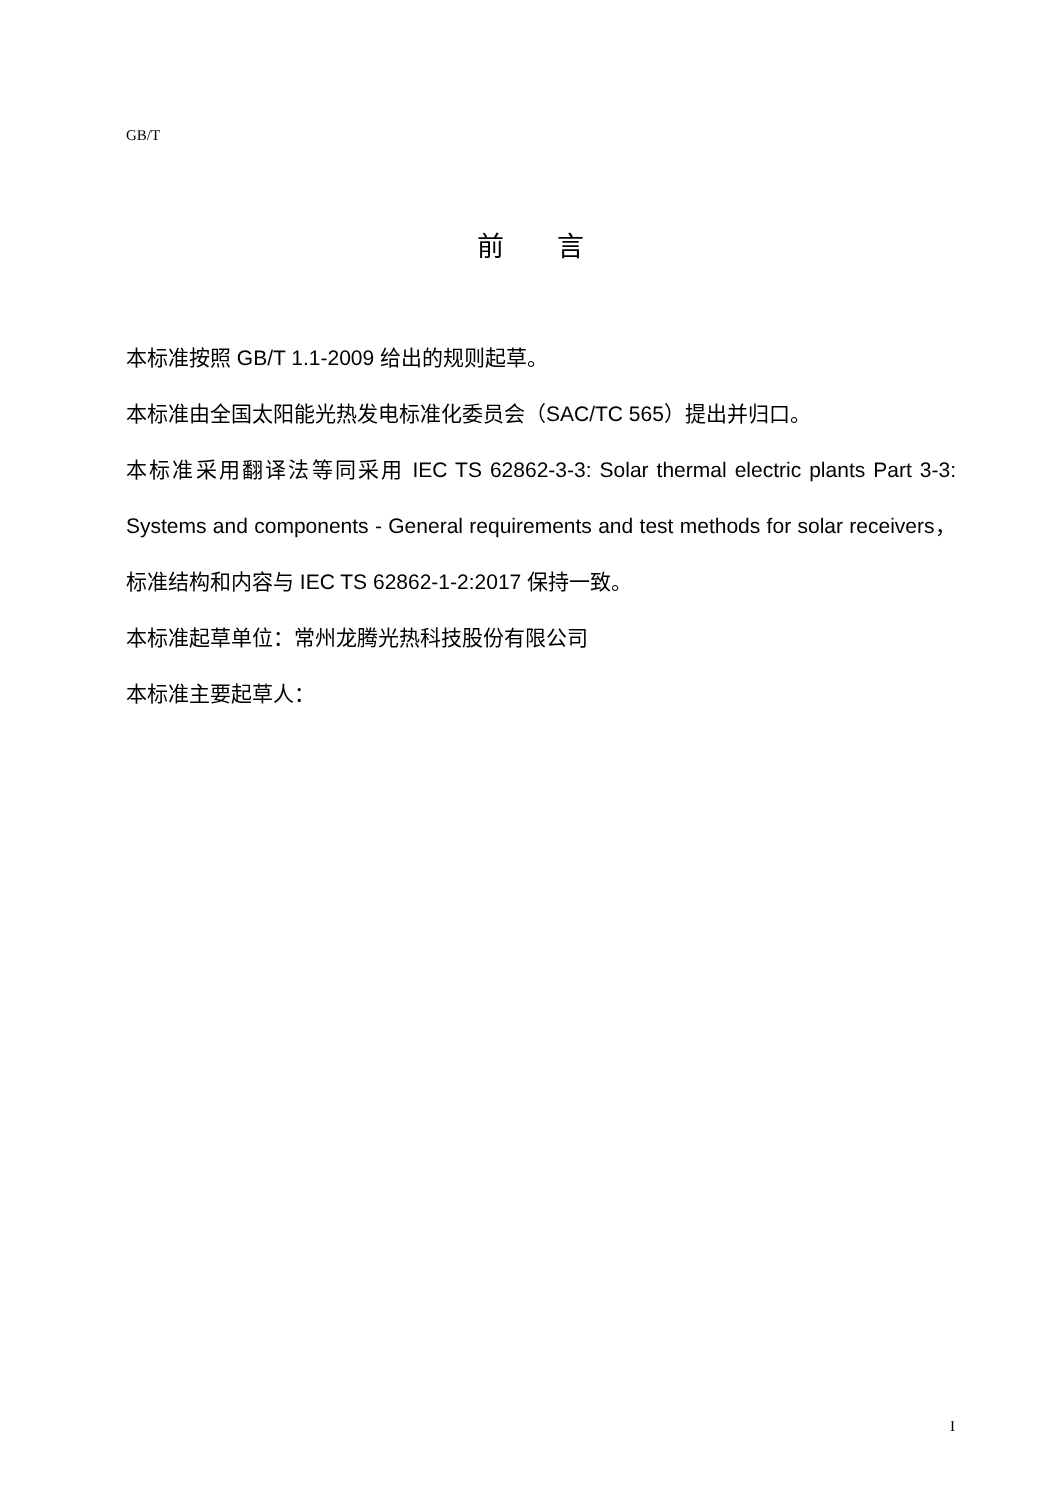GB/T
前 言
本标准按照 GB/T 1.1-2009 给出的规则起草。
本标准由全国太阳能光热发电标准化委员会（SAC/TC 565）提出并归口。
本标准采用翻译法等同采用 IEC TS 62862-3-3: Solar thermal electric plants Part 3-3: Systems and components - General requirements and test methods for solar receivers，标准结构和内容与 IEC TS 62862-1-2:2017 保持一致。
本标准起草单位：常州龙腾光热科技股份有限公司
本标准主要起草人：
I